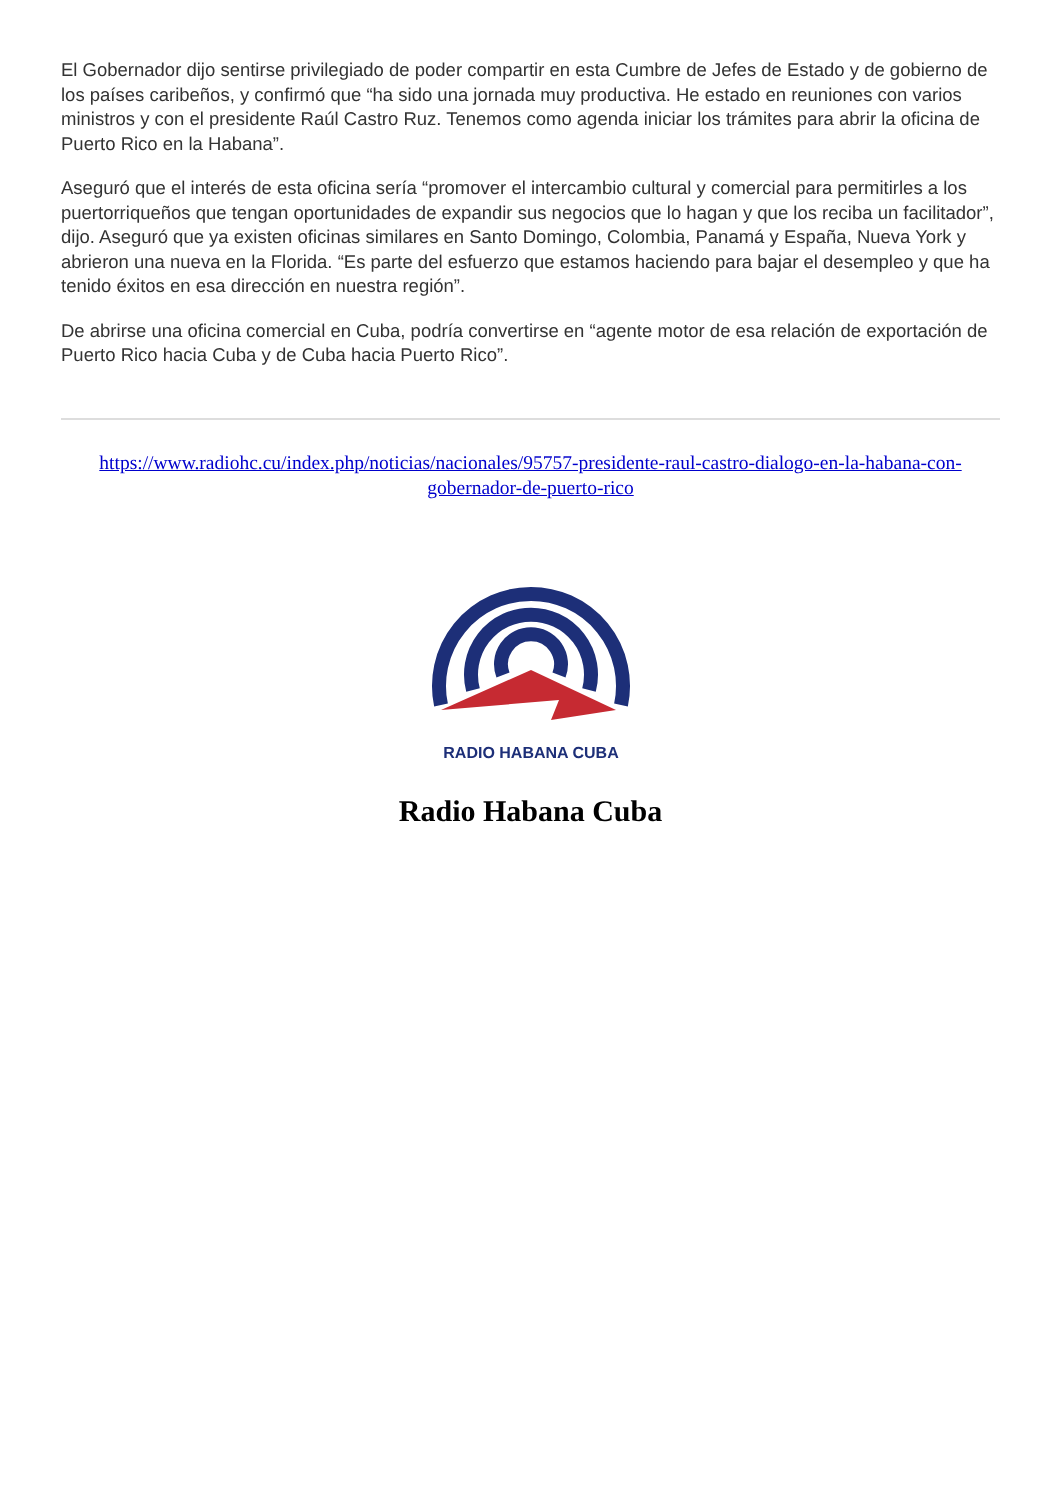El Gobernador dijo sentirse privilegiado de poder compartir en esta Cumbre de Jefes de Estado y de gobierno de los países caribeños, y confirmó que “ha sido una jornada muy productiva. He estado en reuniones con varios ministros y con el presidente Raúl Castro Ruz. Tenemos como agenda iniciar los trámites para abrir la oficina de Puerto Rico en la Habana”.
Aseguró que el interés de esta oficina sería “promover el intercambio cultural y comercial para permitirles a los puertorriqueños que tengan oportunidades de expandir sus negocios que lo hagan y que los reciba un facilitador”, dijo. Aseguró que ya existen oficinas similares en Santo Domingo, Colombia, Panamá y España, Nueva York y abrieron una nueva en la Florida. “Es parte del esfuerzo que estamos haciendo para bajar el desempleo y que ha tenido éxitos en esa dirección en nuestra región”.
De abrirse una oficina comercial en Cuba, podría convertirse en “agente motor de esa relación de exportación de Puerto Rico hacia Cuba y de Cuba hacia Puerto Rico”.
https://www.radiohc.cu/index.php/noticias/nacionales/95757-presidente-raul-castro-dialogo-en-la-habana-con-gobernador-de-puerto-rico
RADIO HABANA CUBA
Radio Habana Cuba